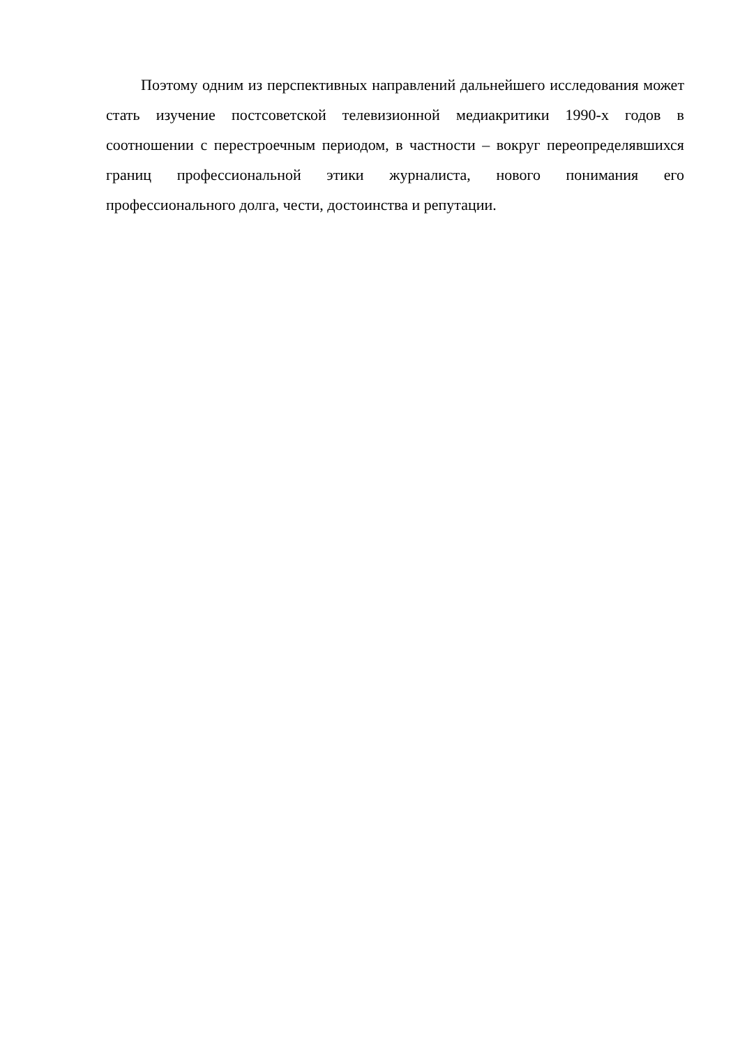Поэтому одним из перспективных направлений дальнейшего исследования может стать изучение постсоветской телевизионной медиакритики 1990-х годов в соотношении с перестроечным периодом, в частности – вокруг переопределявшихся границ профессиональной этики журналиста, нового понимания его профессионального долга, чести, достоинства и репутации.